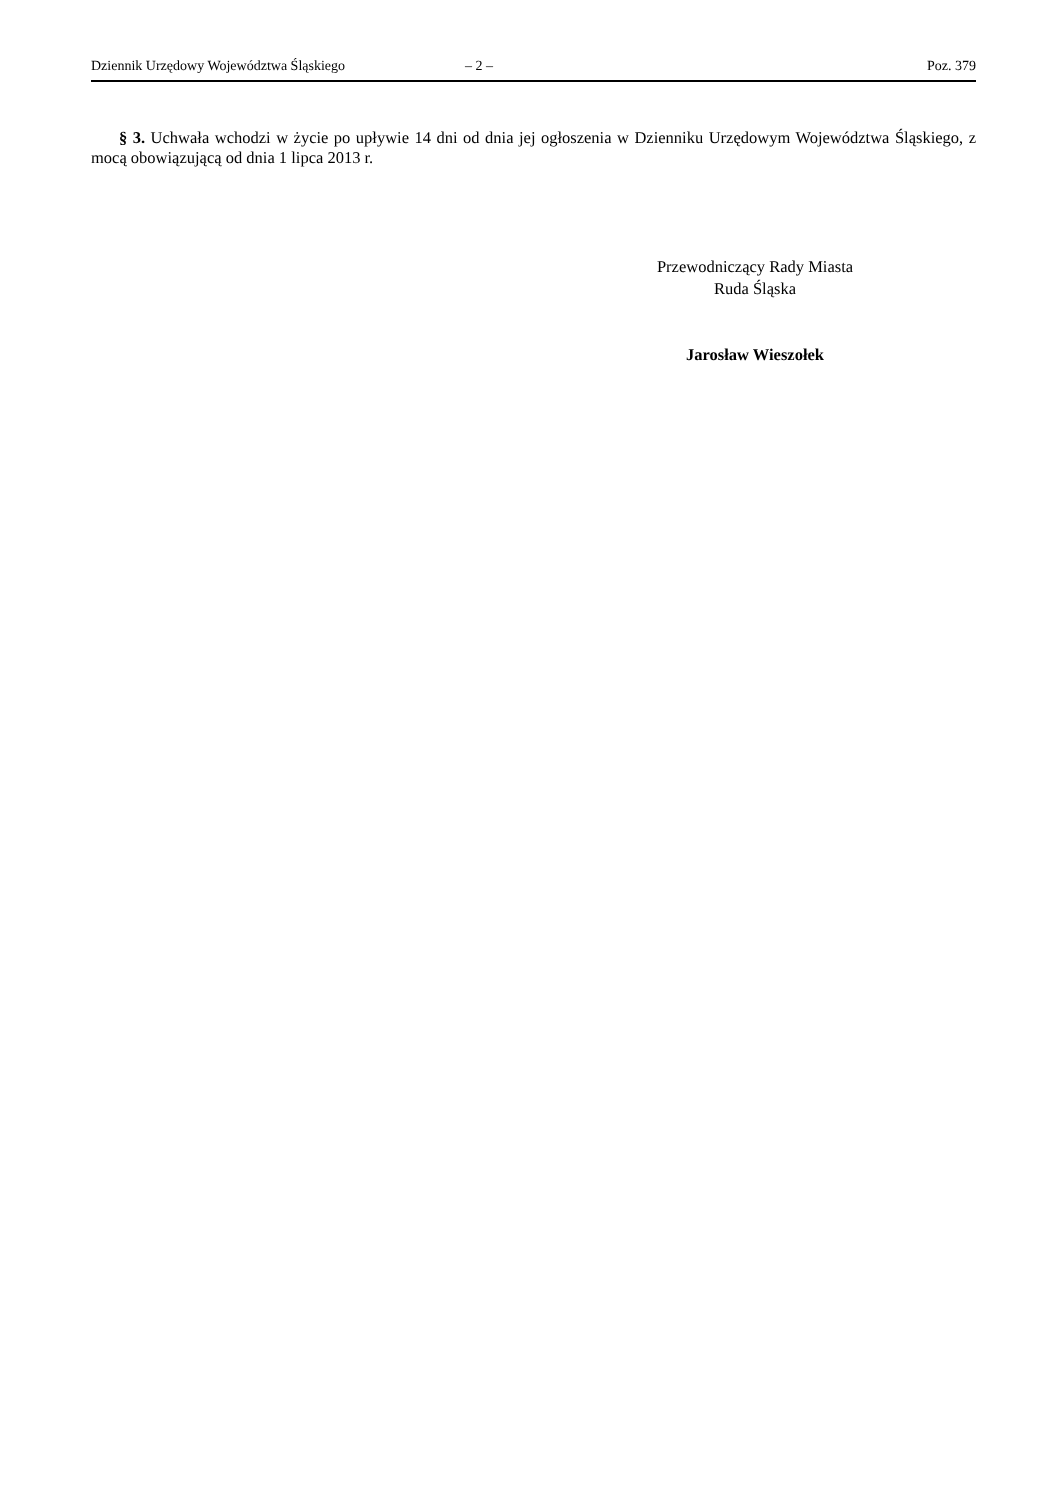Dziennik Urzędowy Województwa Śląskiego – 2 – Poz. 379
§ 3. Uchwała wchodzi w życie po upływie 14 dni od dnia jej ogłoszenia w Dzienniku Urzędowym Województwa Śląskiego, z mocą obowiązującą od dnia 1 lipca 2013 r.
Przewodniczący Rady Miasta
Ruda Śląska
Jarosław Wieszołek